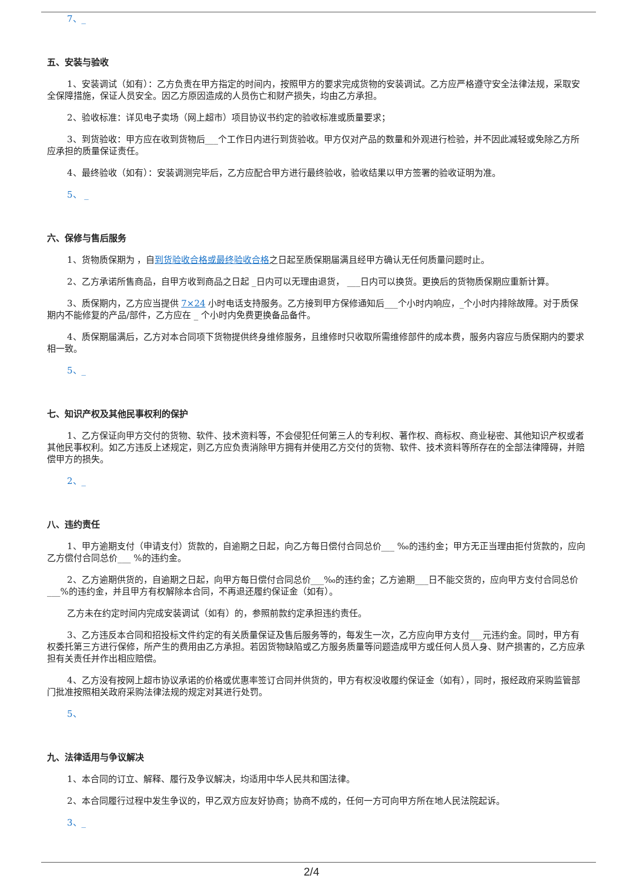7、_
五、安装与验收
1、安装调试（如有）：乙方负责在甲方指定的时间内，按照甲方的要求完成货物的安装调试。乙方应严格遵守安全法律法规，采取安全保障措施，保证人员安全。因乙方原因造成的人员伤亡和财产损失，均由乙方承担。
2、验收标准：详见电子卖场（网上超市）项目协议书约定的验收标准或质量要求；
3、到货验收：甲方应在收到货物后___个工作日内进行到货验收。甲方仅对产品的数量和外观进行检验，并不因此减轻或免除乙方所应承担的质量保证责任。
4、最终验收（如有）：安装调测完毕后，乙方应配合甲方进行最终验收，验收结果以甲方签署的验收证明为准。
5、 _
六、保修与售后服务
1、货物质保期为 ，自到货验收合格或最终验收合格之日起至质保期届满且经甲方确认无任何质量问题时止。
2、乙方承诺所售商品，自甲方收到商品之日起 _日内可以无理由退货， ___日内可以换货。更换后的货物质保期应重新计算。
3、质保期内，乙方应当提供 7×24 小时电话支持服务。乙方接到甲方保修通知后___个小时内响应，_个小时内排除故障。对于质保期内不能修复的产品/部件，乙方应在 _ 个小时内免费更换备品备件。
4、质保期届满后，乙方对本合同项下货物提供终身维修服务，且维修时只收取所需维修部件的成本费，服务内容应与质保期内的要求相一致。
5、_
七、知识产权及其他民事权利的保护
1、乙方保证向甲方交付的货物、软件、技术资料等，不会侵犯任何第三人的专利权、著作权、商标权、商业秘密、其他知识产权或者其他民事权利。如乙方违反上述规定，则乙方应负责消除甲方拥有并使用乙方交付的货物、软件、技术资料等所存在的全部法律障碍，并赔偿甲方的损失。
2、_
八、违约责任
1、甲方逾期支付（申请支付）货款的，自逾期之日起，向乙方每日偿付合同总价___ ‰的违约金；甲方无正当理由拒付货款的，应向乙方偿付合同总价___ %的违约金。
2、乙方逾期供货的，自逾期之日起，向甲方每日偿付合同总价___‰的违约金；乙方逾期___日不能交货的，应向甲方支付合同总价___%的违约金，并且甲方有权解除本合同，不再退还履约保证金（如有）。
乙方未在约定时间内完成安装调试（如有）的，参照前款约定承担违约责任。
3、乙方违反本合同和招投标文件约定的有关质量保证及售后服务等的，每发生一次，乙方应向甲方支付___元违约金。同时，甲方有权委托第三方进行保修，所产生的费用由乙方承担。若因货物缺陷或乙方服务质量等问题造成甲方或任何人员人身、财产损害的，乙方应承担有关责任并作出相应赔偿。
4、乙方没有按网上超市协议承诺的价格或优惠率签订合同并供货的，甲方有权没收履约保证金（如有），同时，报经政府采购监管部门批准按照相关政府采购法律法规的规定对其进行处罚。
5、
九、法律适用与争议解决
1、本合同的订立、解释、履行及争议解决，均适用中华人民共和国法律。
2、本合同履行过程中发生争议的，甲乙双方应友好协商；协商不成的，任何一方可向甲方所在地人民法院起诉。
3、_
2/4